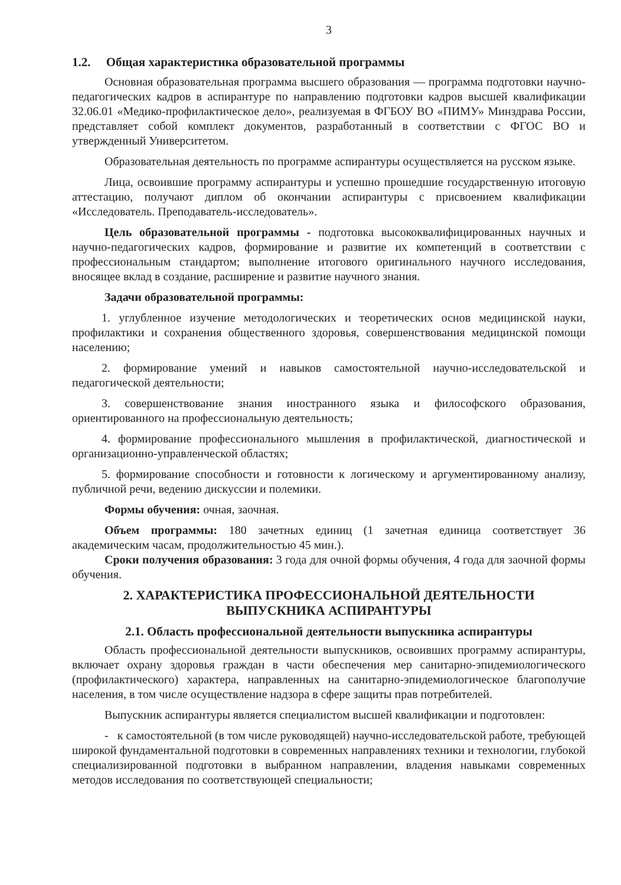3
1.2. Общая характеристика образовательной программы
Основная образовательная программа высшего образования — программа подготовки научно-педагогических кадров в аспирантуре по направлению подготовки кадров высшей квалификации 32.06.01 «Медико-профилактическое дело», реализуемая в ФГБОУ ВО «ПИМУ» Минздрава России, представляет собой комплект документов, разработанный в соответствии с ФГОС ВО и утвержденный Университетом.
Образовательная деятельность по программе аспирантуры осуществляется на русском языке.
Лица, освоившие программу аспирантуры и успешно прошедшие государственную итоговую аттестацию, получают диплом об окончании аспирантуры с присвоением квалификации «Исследователь. Преподаватель-исследователь».
Цель образовательной программы - подготовка высококвалифицированных научных и научно-педагогических кадров, формирование и развитие их компетенций в соответствии с профессиональным стандартом; выполнение итогового оригинального научного исследования, вносящее вклад в создание, расширение и развитие научного знания.
Задачи образовательной программы:
1. углубленное изучение методологических и теоретических основ медицинской науки, профилактики и сохранения общественного здоровья, совершенствования медицинской помощи населению;
2. формирование умений и навыков самостоятельной научно-исследовательской и педагогической деятельности;
3. совершенствование знания иностранного языка и философского образования, ориентированного на профессиональную деятельность;
4. формирование профессионального мышления в профилактической, диагностической и организационно-управленческой областях;
5. формирование способности и готовности к логическому и аргументированному анализу, публичной речи, ведению дискуссии и полемики.
Формы обучения: очная, заочная.
Объем программы: 180 зачетных единиц (1 зачетная единица соответствует 36 академическим часам, продолжительностью 45 мин.).
Сроки получения образования: 3 года для очной формы обучения, 4 года для заочной формы обучения.
2. ХАРАКТЕРИСТИКА ПРОФЕССИОНАЛЬНОЙ ДЕЯТЕЛЬНОСТИ
ВЫПУСКНИКА АСПИРАНТУРЫ
2.1. Область профессиональной деятельности выпускника аспирантуры
Область профессиональной деятельности выпускников, освоивших программу аспирантуры, включает охрану здоровья граждан в части обеспечения мер санитарно-эпидемиологического (профилактического) характера, направленных на санитарно-эпидемиологическое благополучие населения, в том числе осуществление надзора в сфере защиты прав потребителей.
Выпускник аспирантуры является специалистом высшей квалификации и подготовлен:
- к самостоятельной (в том числе руководящей) научно-исследовательской работе, требующей широкой фундаментальной подготовки в современных направлениях техники и технологии, глубокой специализированной подготовки в выбранном направлении, владения навыками современных методов исследования по соответствующей специальности;